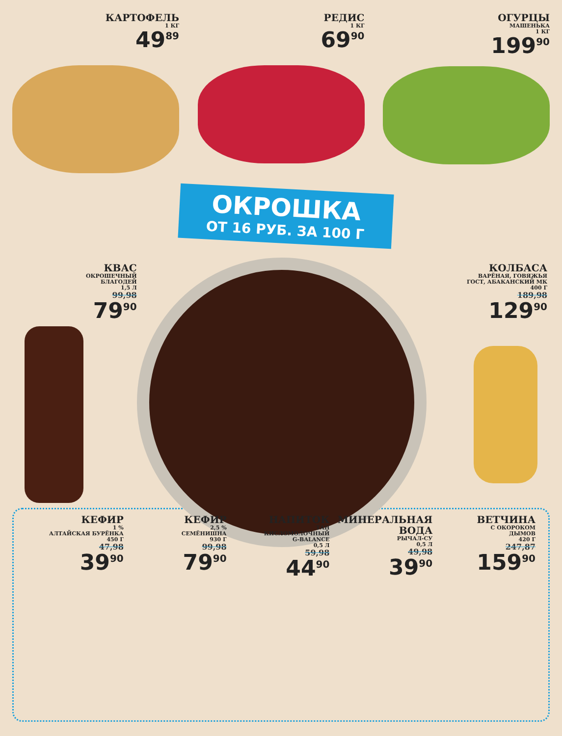КАРТОФЕЛЬ
1 КГ
49<sup>89</sup>
РЕДИС
1 КГ
69<sup>90</sup>
ОГУРЦЫ
МАШЕНЬКА
1 КГ
199<sup>90</sup>
ОКРОШКА
ОТ 16 РУБ. ЗА 100 Г
КВАС
ОКРОШЕЧНЫЙ
БЛАГОДЕЙ
1,5 Л
99,98
79<sup>90</sup>
КОЛБАСА
ВАРЁНАЯ, ГОВЯЖЬЯ
ГОСТ, АБАКАНСКИЙ МК
400 Г
189,98
129<sup>90</sup>
КЕФИР
1 %
АЛТАЙСКАЯ БУРЁНКА
450 Г
47,98
39<sup>90</sup>
КЕФИР
2,5 %
СЕМЁНИШНА
930 Г
99,98
79<sup>90</sup>
НАПИТОК
ТАН
КИСЛОМОЛОЧНЫЙ
G-BALANCE
0,5 Л
59,98
44<sup>90</sup>
МИНЕРАЛЬНАЯ ВОДА
РЫЧАЛ-СУ
0,5 Л
49,98
39<sup>90</sup>
ВЕТЧИНА
С ОКОРОКОМ
ДЫМОВ
420 Г
247,87
159<sup>90</sup>